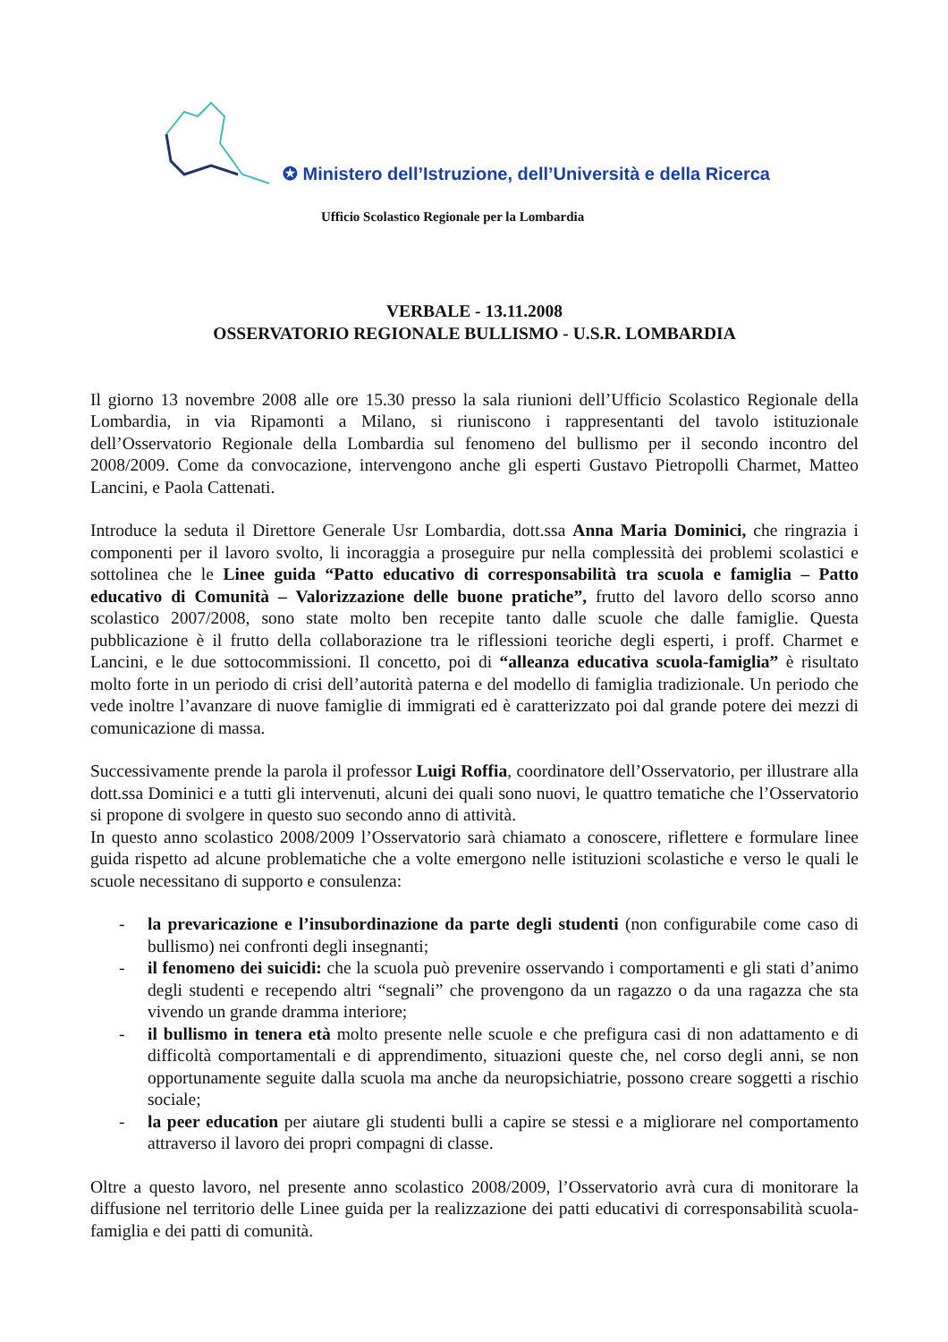✪ Ministero dell’Istruzione, dell’Università e della Ricerca
Ufficio Scolastico Regionale per la Lombardia
VERBALE - 13.11.2008
OSSERVATORIO REGIONALE BULLISMO - U.S.R. LOMBARDIA
Il giorno 13 novembre 2008 alle ore 15.30 presso la sala riunioni dell’Ufficio Scolastico Regionale della Lombardia, in via Ripamonti a Milano, si riuniscono i rappresentanti del tavolo istituzionale dell’Osservatorio Regionale della Lombardia sul fenomeno del bullismo per il secondo incontro del 2008/2009. Come da convocazione, intervengono anche gli esperti Gustavo Pietropolli Charmet, Matteo Lancini, e Paola Cattenati.
Introduce la seduta il Direttore Generale Usr Lombardia, dott.ssa Anna Maria Dominici, che ringrazia i componenti per il lavoro svolto, li incoraggia a proseguire pur nella complessità dei problemi scolastici e sottolinea che le Linee guida “Patto educativo di corresponsabilità tra scuola e famiglia – Patto educativo di Comunità – Valorizzazione delle buone pratiche”, frutto del lavoro dello scorso anno scolastico 2007/2008, sono state molto ben recepite tanto dalle scuole che dalle famiglie. Questa pubblicazione è il frutto della collaborazione tra le riflessioni teoriche degli esperti, i proff. Charmet e Lancini, e le due sottocommissioni. Il concetto, poi di “alleanza educativa scuola-famiglia” è risultato molto forte in un periodo di crisi dell’autorità paterna e del modello di famiglia tradizionale. Un periodo che vede inoltre l’avanzare di nuove famiglie di immigrati ed è caratterizzato poi dal grande potere dei mezzi di comunicazione di massa.
Successivamente prende la parola il professor Luigi Roffia, coordinatore dell’Osservatorio, per illustrare alla dott.ssa Dominici e a tutti gli intervenuti, alcuni dei quali sono nuovi, le quattro tematiche che l’Osservatorio si propone di svolgere in questo suo secondo anno di attività.
In questo anno scolastico 2008/2009 l’Osservatorio sarà chiamato a conoscere, riflettere e formulare linee guida rispetto ad alcune problematiche che a volte emergono nelle istituzioni scolastiche e verso le quali le scuole necessitano di supporto e consulenza:
- la prevaricazione e l’insubordinazione da parte degli studenti (non configurabile come caso di bullismo) nei confronti degli insegnanti;
- il fenomeno dei suicidi: che la scuola può prevenire osservando i comportamenti e gli stati d’animo degli studenti e recependo altri “segnali” che provengono da un ragazzo o da una ragazza che sta vivendo un grande dramma interiore;
- il bullismo in tenera età molto presente nelle scuole e che prefigura casi di non adattamento e di difficoltà comportamentali e di apprendimento, situazioni queste che, nel corso degli anni, se non opportunamente seguite dalla scuola ma anche da neuropsichiatrie, possono creare soggetti a rischio sociale;
- la peer education per aiutare gli studenti bulli a capire se stessi e a migliorare nel comportamento attraverso il lavoro dei propri compagni di classe.
Oltre a questo lavoro, nel presente anno scolastico 2008/2009, l’Osservatorio avrà cura di monitorare la diffusione nel territorio delle Linee guida per la realizzazione dei patti educativi di corresponsabilità scuola-famiglia e dei patti di comunità.